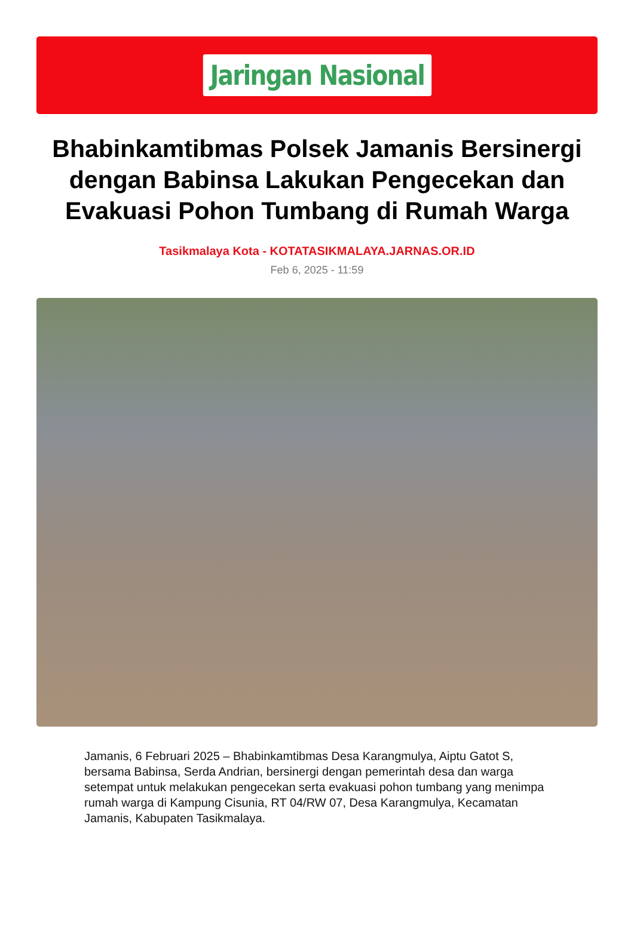Jaringan Nasional
Bhabinkamtibmas Polsek Jamanis Bersinergi dengan Babinsa Lakukan Pengecekan dan Evakuasi Pohon Tumbang di Rumah Warga
Tasikmalaya Kota - KOTATASIKMALAYA.JARNAS.OR.ID
Feb 6, 2025 - 11:59
Jamanis, 6 Februari 2025 – Bhabinkamtibmas Desa Karangmulya, Aiptu Gatot S, bersama Babinsa, Serda Andrian, bersinergi dengan pemerintah desa dan warga setempat untuk melakukan pengecekan serta evakuasi pohon tumbang yang menimpa rumah warga di Kampung Cisunia, RT 04/RW 07, Desa Karangmulya, Kecamatan Jamanis, Kabupaten Tasikmalaya.